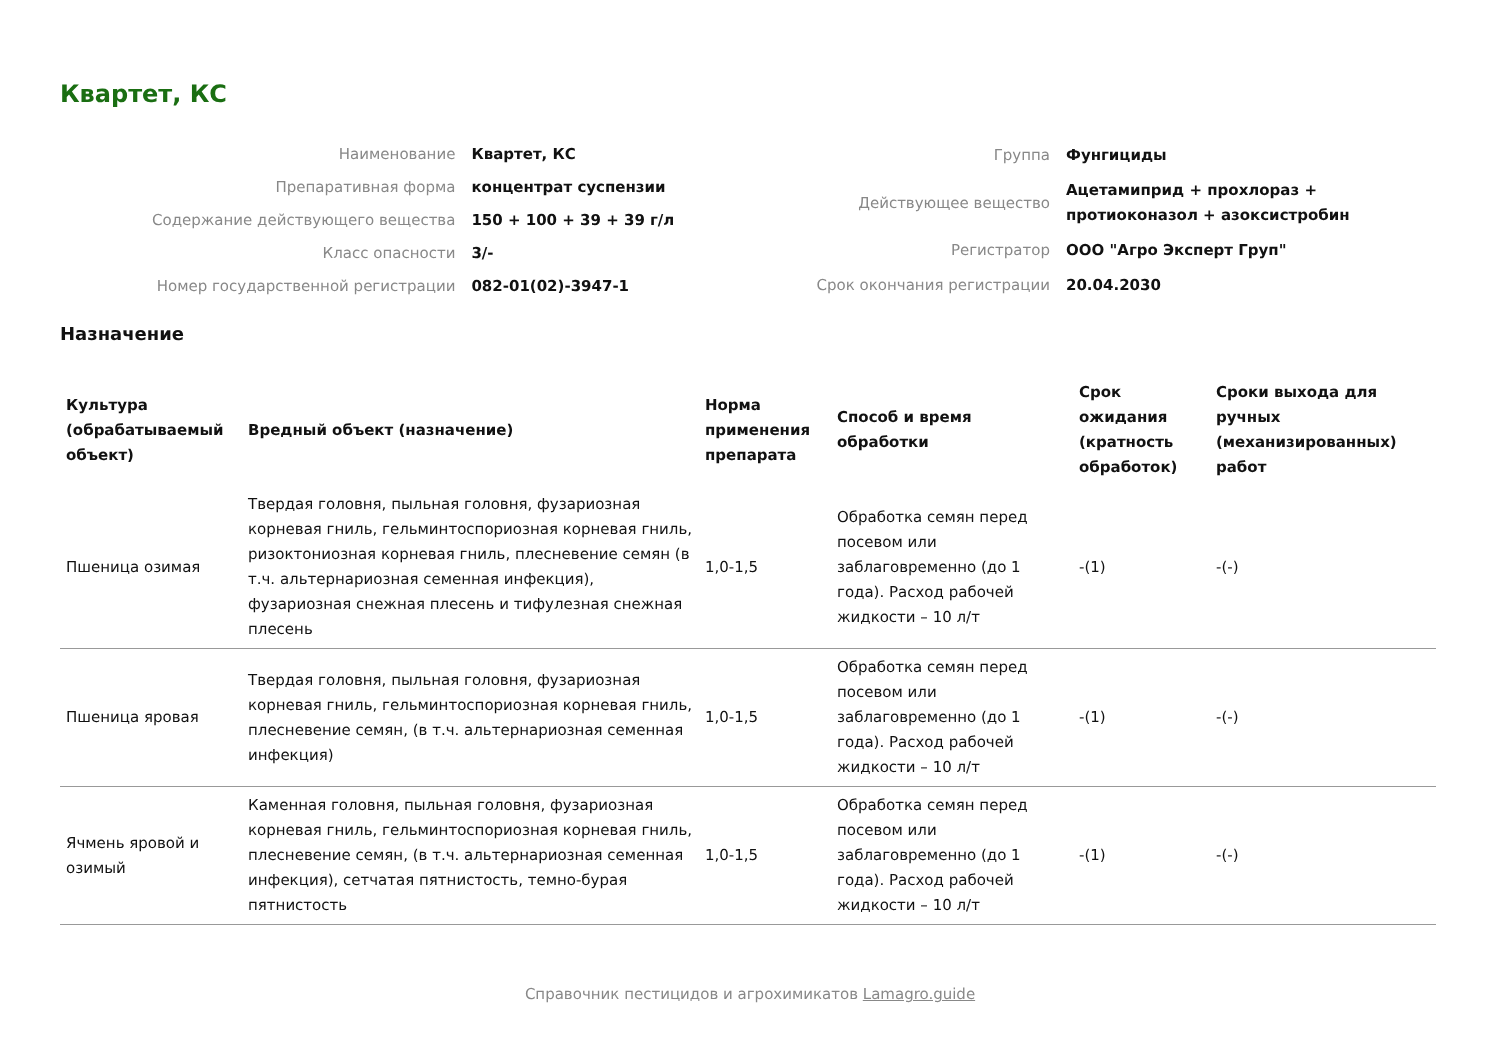Квартет, КС
| Наименование | Квартет, КС |
| Препаративная форма | концентрат суспензии |
| Содержание действующего вещества | 150 + 100 + 39 + 39 г/л |
| Класс опасности | 3/- |
| Номер государственной регистрации | 082-01(02)-3947-1 |
| Группа | Фунгициды |
| Действующее вещество | Ацетамиприд + прохлораз + протиоконазол + азоксистробин |
| Регистратор | ООО "Агро Эксперт Груп" |
| Срок окончания регистрации | 20.04.2030 |
Назначение
| Культура (обрабатываемый объект) | Вредный объект (назначение) | Норма применения препарата | Способ и время обработки | Срок ожидания (кратность обработок) | Сроки выхода для ручных (механизированных) работ |
| --- | --- | --- | --- | --- | --- |
| Пшеница озимая | Твердая головня, пыльная головня, фузариозная корневая гниль, гельминтоспориозная корневая гниль, ризоктониозная корневая гниль, плесневение семян (в т.ч. альтернариозная семенная инфекция), фузариозная снежная плесень и тифулезная снежная плесень | 1,0-1,5 | Обработка семян перед посевом или заблаговременно (до 1 года). Расход рабочей жидкости – 10 л/т | -(1) | -(-) |
| Пшеница яровая | Твердая головня, пыльная головня, фузариозная корневая гниль, гельминтоспориозная корневая гниль, плесневение семян, (в т.ч. альтернариозная семенная инфекция) | 1,0-1,5 | Обработка семян перед посевом или заблаговременно (до 1 года). Расход рабочей жидкости – 10 л/т | -(1) | -(-) |
| Ячмень яровой и озимый | Каменная головня, пыльная головня, фузариозная корневая гниль, гельминтоспориозная корневая гниль, плесневение семян, (в т.ч. альтернариозная семенная инфекция), сетчатая пятнистость, темно-бурая пятнистость | 1,0-1,5 | Обработка семян перед посевом или заблаговременно (до 1 года). Расход рабочей жидкости – 10 л/т | -(1) | -(-) |
Справочник пестицидов и агрохимикатов Lamagro.guide